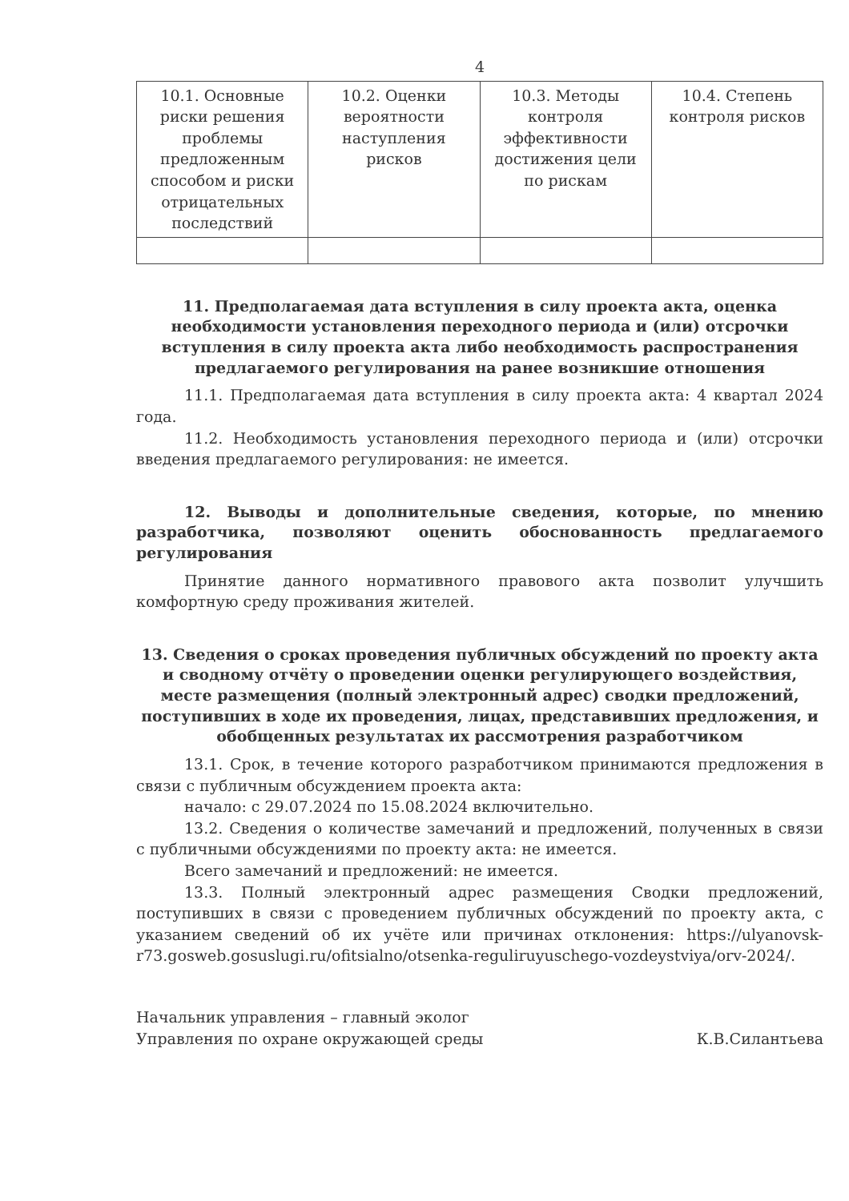4
| 10.1. Основные риски решения проблемы предложенным способом и риски отрицательных последствий | 10.2. Оценки вероятности наступления рисков | 10.3. Методы контроля эффективности достижения цели по рискам | 10.4. Степень контроля рисков |
| --- | --- | --- | --- |
11. Предполагаемая дата вступления в силу проекта акта, оценка необходимости установления переходного периода и (или) отсрочки вступления в силу проекта акта либо необходимость распространения предлагаемого регулирования на ранее возникшие отношения
11.1. Предполагаемая дата вступления в силу проекта акта: 4 квартал 2024 года.
11.2. Необходимость установления переходного периода и (или) отсрочки введения предлагаемого регулирования: не имеется.
12. Выводы и дополнительные сведения, которые, по мнению разработчика, позволяют оценить обоснованность предлагаемого регулирования
Принятие данного нормативного правового акта позволит улучшить комфортную среду проживания жителей.
13. Сведения о сроках проведения публичных обсуждений по проекту акта и сводному отчёту о проведении оценки регулирующего воздействия, месте размещения (полный электронный адрес) сводки предложений, поступивших в ходе их проведения, лицах, представивших предложения, и обобщенных результатах их рассмотрения разработчиком
13.1. Срок, в течение которого разработчиком принимаются предложения в связи с публичным обсуждением проекта акта:
начало: с 29.07.2024 по 15.08.2024 включительно.
13.2. Сведения о количестве замечаний и предложений, полученных в связи с публичными обсуждениями по проекту акта: не имеется.
Всего замечаний и предложений: не имеется.
13.3. Полный электронный адрес размещения Сводки предложений, поступивших в связи с проведением публичных обсуждений по проекту акта, с указанием сведений об их учёте или причинах отклонения: https://ulyanovsk-r73.gosweb.gosuslugi.ru/ofitsialno/otsenka-reguliruyuschego-vozdeystviya/orv-2024/.
Начальник управления – главный эколог
Управления по охране окружающей среды
К.В.Силантьева